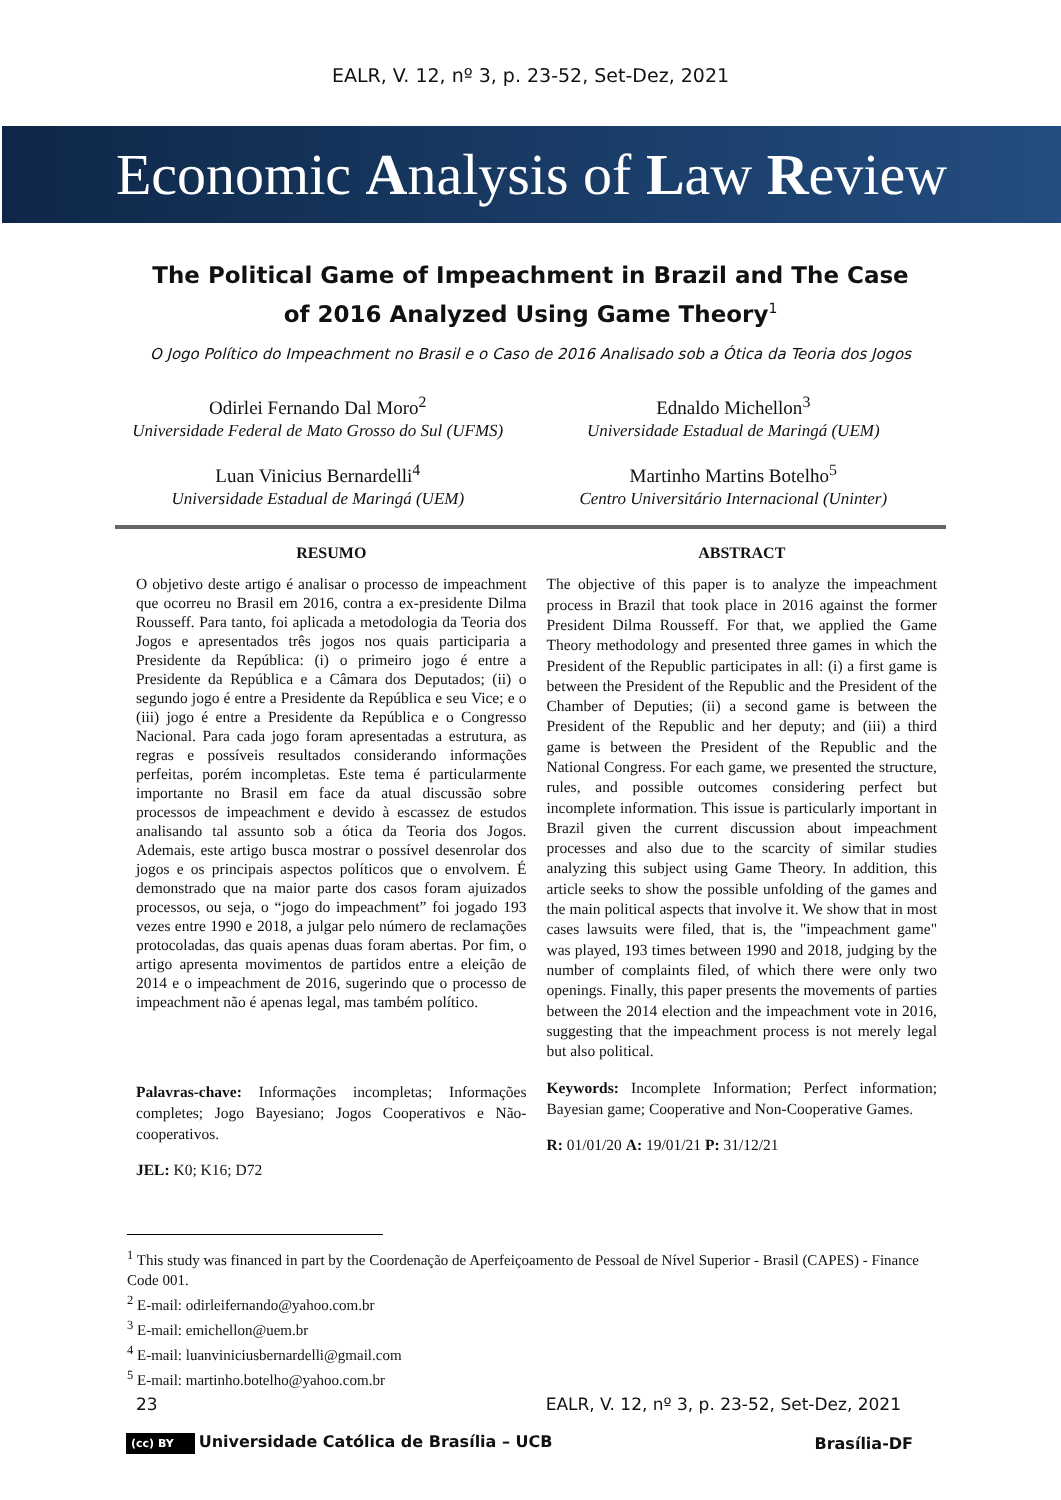EALR, V. 12, nº 3, p. 23-52, Set-Dez, 2021
Economic Analysis of Law Review
The Political Game of Impeachment in Brazil and The Case of 2016 Analyzed Using Game Theory<sup>1</sup>
O Jogo Político do Impeachment no Brasil e o Caso de 2016 Analisado sob a Ótica da Teoria dos Jogos
Odirlei Fernando Dal Moro<sup>2</sup>
Universidade Federal de Mato Grosso do Sul (UFMS)
Ednaldo Michellon<sup>3</sup>
Universidade Estadual de Maringá (UEM)
Luan Vinicius Bernardelli<sup>4</sup>
Universidade Estadual de Maringá (UEM)
Martinho Martins Botelho<sup>5</sup>
Centro Universitário Internacional (Uninter)
RESUMO
O objetivo deste artigo é analisar o processo de impeachment que ocorreu no Brasil em 2016, contra a ex-presidente Dilma Rousseff. Para tanto, foi aplicada a metodologia da Teoria dos Jogos e apresentados três jogos nos quais participaria a Presidente da República: (i) o primeiro jogo é entre a Presidente da República e a Câmara dos Deputados; (ii) o segundo jogo é entre a Presidente da República e seu Vice; e o (iii) jogo é entre a Presidente da República e o Congresso Nacional. Para cada jogo foram apresentadas a estrutura, as regras e possíveis resultados considerando informações perfeitas, porém incompletas. Este tema é particularmente importante no Brasil em face da atual discussão sobre processos de impeachment e devido à escassez de estudos analisando tal assunto sob a ótica da Teoria dos Jogos. Ademais, este artigo busca mostrar o possível desenrolar dos jogos e os principais aspectos políticos que o envolvem. É demonstrado que na maior parte dos casos foram ajuizados processos, ou seja, o “jogo do impeachment” foi jogado 193 vezes entre 1990 e 2018, a julgar pelo número de reclamações protocoladas, das quais apenas duas foram abertas. Por fim, o artigo apresenta movimentos de partidos entre a eleição de 2014 e o impeachment de 2016, sugerindo que o processo de impeachment não é apenas legal, mas também político.
Palavras-chave: Informações incompletas; Informações completes; Jogo Bayesiano; Jogos Cooperativos e Não-cooperativos.
JEL: K0; K16; D72
ABSTRACT
The objective of this paper is to analyze the impeachment process in Brazil that took place in 2016 against the former President Dilma Rousseff. For that, we applied the Game Theory methodology and presented three games in which the President of the Republic participates in all: (i) a first game is between the President of the Republic and the President of the Chamber of Deputies; (ii) a second game is between the President of the Republic and her deputy; and (iii) a third game is between the President of the Republic and the National Congress. For each game, we presented the structure, rules, and possible outcomes considering perfect but incomplete information. This issue is particularly important in Brazil given the current discussion about impeachment processes and also due to the scarcity of similar studies analyzing this subject using Game Theory. In addition, this article seeks to show the possible unfolding of the games and the main political aspects that involve it. We show that in most cases lawsuits were filed, that is, the "impeachment game" was played, 193 times between 1990 and 2018, judging by the number of complaints filed, of which there were only two openings. Finally, this paper presents the movements of parties between the 2014 election and the impeachment vote in 2016, suggesting that the impeachment process is not merely legal but also political.
Keywords: Incomplete Information; Perfect information; Bayesian game; Cooperative and Non-Cooperative Games.
R: 01/01/20 A: 19/01/21 P: 31/12/21
<sup>1</sup> This study was financed in part by the Coordenação de Aperfeiçoamento de Pessoal de Nível Superior - Brasil (CAPES) - Finance Code 001.
<sup>2</sup> E-mail: odirleifernando@yahoo.com.br
<sup>3</sup> E-mail: emichellon@uem.br
<sup>4</sup> E-mail: luanviniciusbernardelli@gmail.com
<sup>5</sup> E-mail: martinho.botelho@yahoo.com.br
23 EALR, V. 12, nº 3, p. 23-52, Set-Dez, 2021
(cc) BY Universidade Católica de Brasília – UCB Brasília-DF